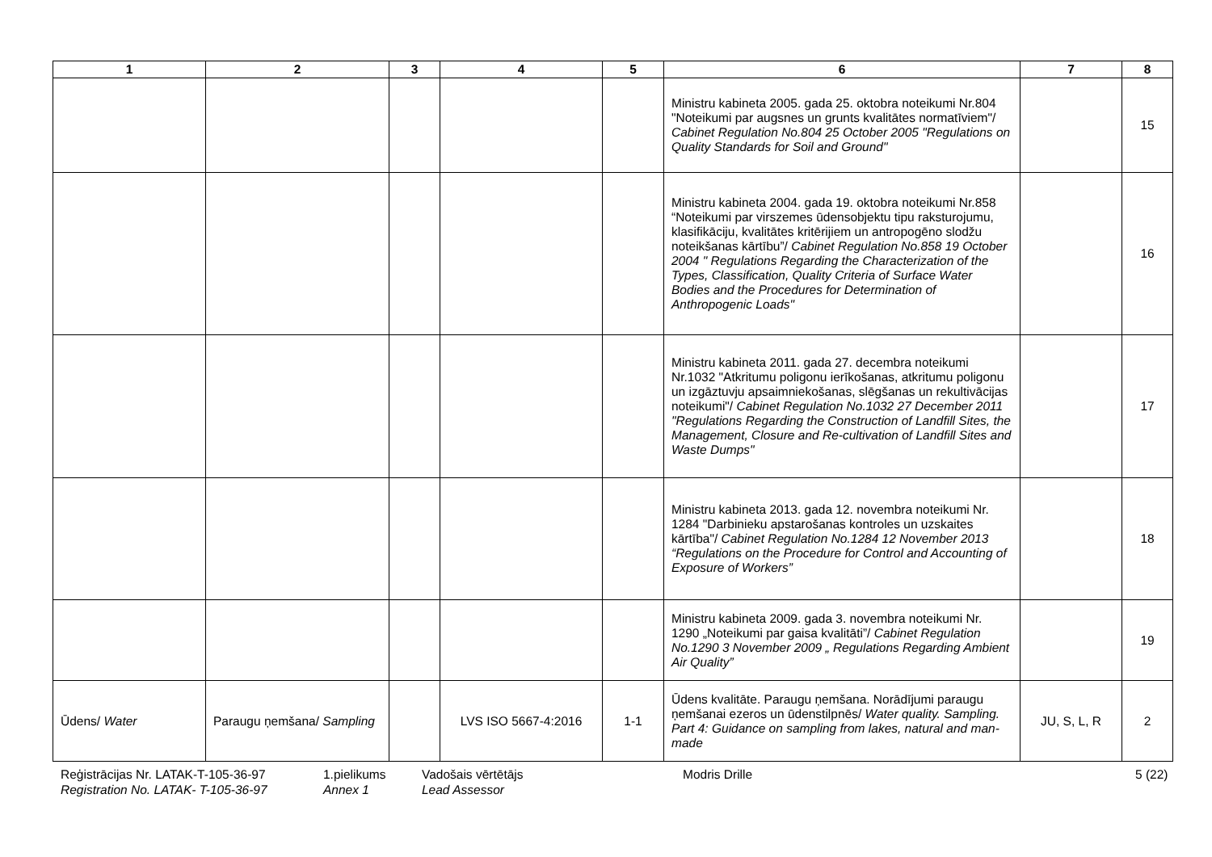| 1 | 2 | 3 | 4 | 5 | 6 | 7 | 8 |
| --- | --- | --- | --- | --- | --- | --- | --- |
| | | | | | Ministru kabineta 2005. gada 25. oktobra noteikumi Nr.804 "Noteikumi par augsnes un grunts kvalitātes normatīviem"/ Cabinet Regulation No.804 25 October 2005 "Regulations on Quality Standards for Soil and Ground" | | 15 |
| | | | | | Ministru kabineta 2004. gada 19. oktobra noteikumi Nr.858 “Noteikumi par virszemes ūdensobjektu tipu raksturojumu, klasifikāciju, kvalitātes kritērijiem un antropogēno slodžu noteikšanas kārtību”/ Cabinet Regulation No.858 19 October 2004 " Regulations Regarding the Characterization of the Types, Classification, Quality Criteria of Surface Water Bodies and the Procedures for Determination of Anthropogenic Loads" | | 16 |
| | | | | | Ministru kabineta 2011. gada 27. decembra noteikumi Nr.1032 "Atkritumu poligonu ierīkošanas, atkritumu poligonu un izgāztuvju apsaimniekošanas, slēgšanas un rekultivācijas noteikumi"/ Cabinet Regulation No.1032 27 December 2011 "Regulations Regarding the Construction of Landfill Sites, the Management, Closure and Re-cultivation of Landfill Sites and Waste Dumps" | | 17 |
| | | | | | Ministru kabineta 2013. gada 12. novembra noteikumi Nr. 1284 "Darbinieku apstarošanas kontroles un uzskaites kārtība"/ Cabinet Regulation No.1284 12 November 2013 “Regulations on the Procedure for Control and Accounting of Exposure of Workers” | | 18 |
| | | | | | Ministru kabineta 2009. gada 3. novembra noteikumi Nr. 1290 „Noteikumi par gaisa kvalitāti”/ Cabinet Regulation No.1290 3 November 2009 „ Regulations Regarding Ambient Air Quality” | | 19 |
| Ūdens/ Water | Paraugu ņemšana/ Sampling | | LVS ISO 5667-4:2016 | 1-1 | Ūdens kvalitāte. Paraugu ņemšana. Norādījumi paraugu ņemšanai ezeros un ūdenstilpnēs/ Water quality. Sampling. Part 4: Guidance on sampling from lakes, natural and man-made | JU, S, L, R | 2 |
Reģistrācijas Nr. LATAK-T-105-36-97
Registration No. LATAK- T-105-36-97
1.pielikums
Annex 1
Vadošais vērtētājs
Lead Assessor
Modris Drille 5 (22)